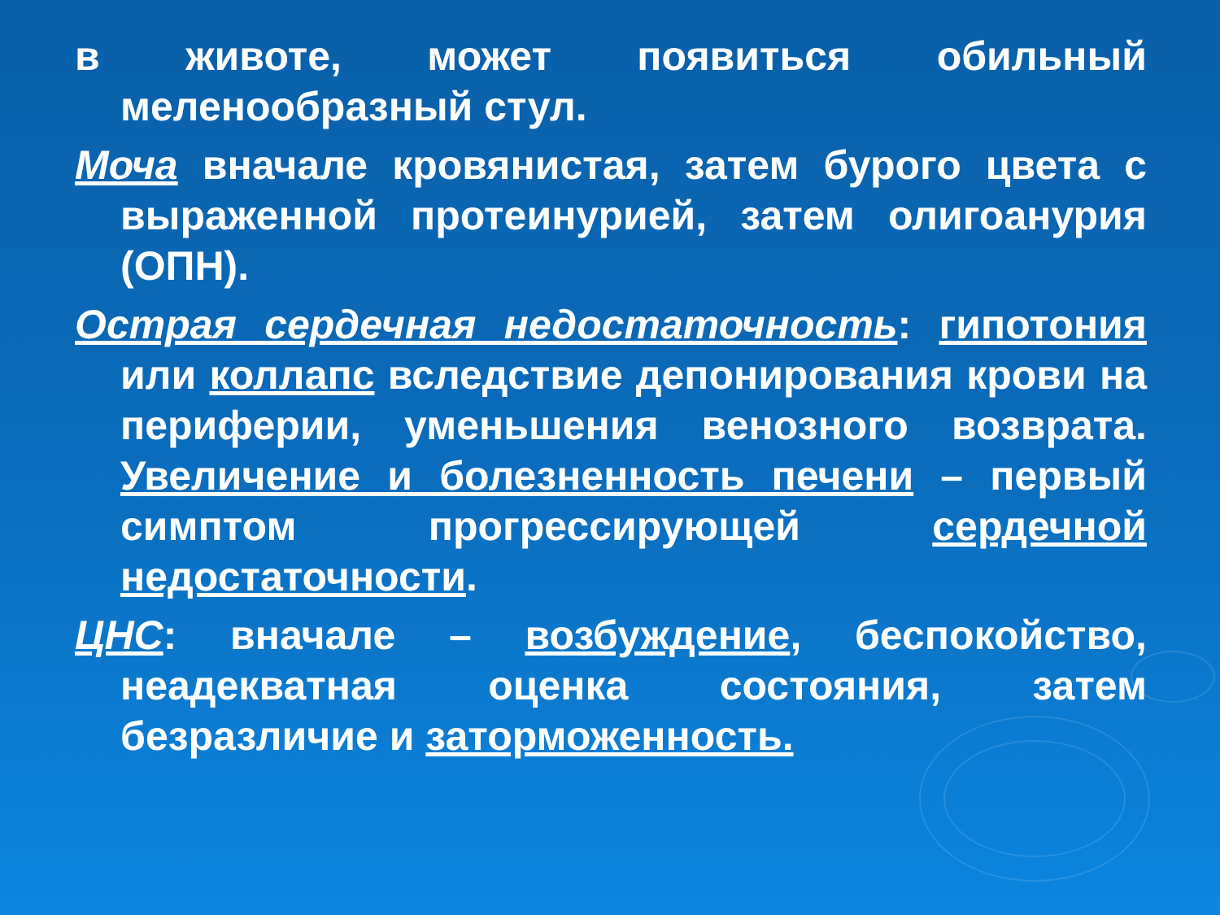в животе, может появиться обильный меленообразный стул.
Моча вначале кровянистая, затем бурого цвета с выраженной протеинурией, затем олигоанурия (ОПН).
Острая сердечная недостаточность: гипотония или коллапс вследствие депонирования крови на периферии, уменьшения венозного возврата. Увеличение и болезненность печени – первый симптом прогрессирующей сердечной недостаточности.
ЦНС: вначале – возбуждение, беспокойство, неадекватная оценка состояния, затем безразличие и заторможенность.